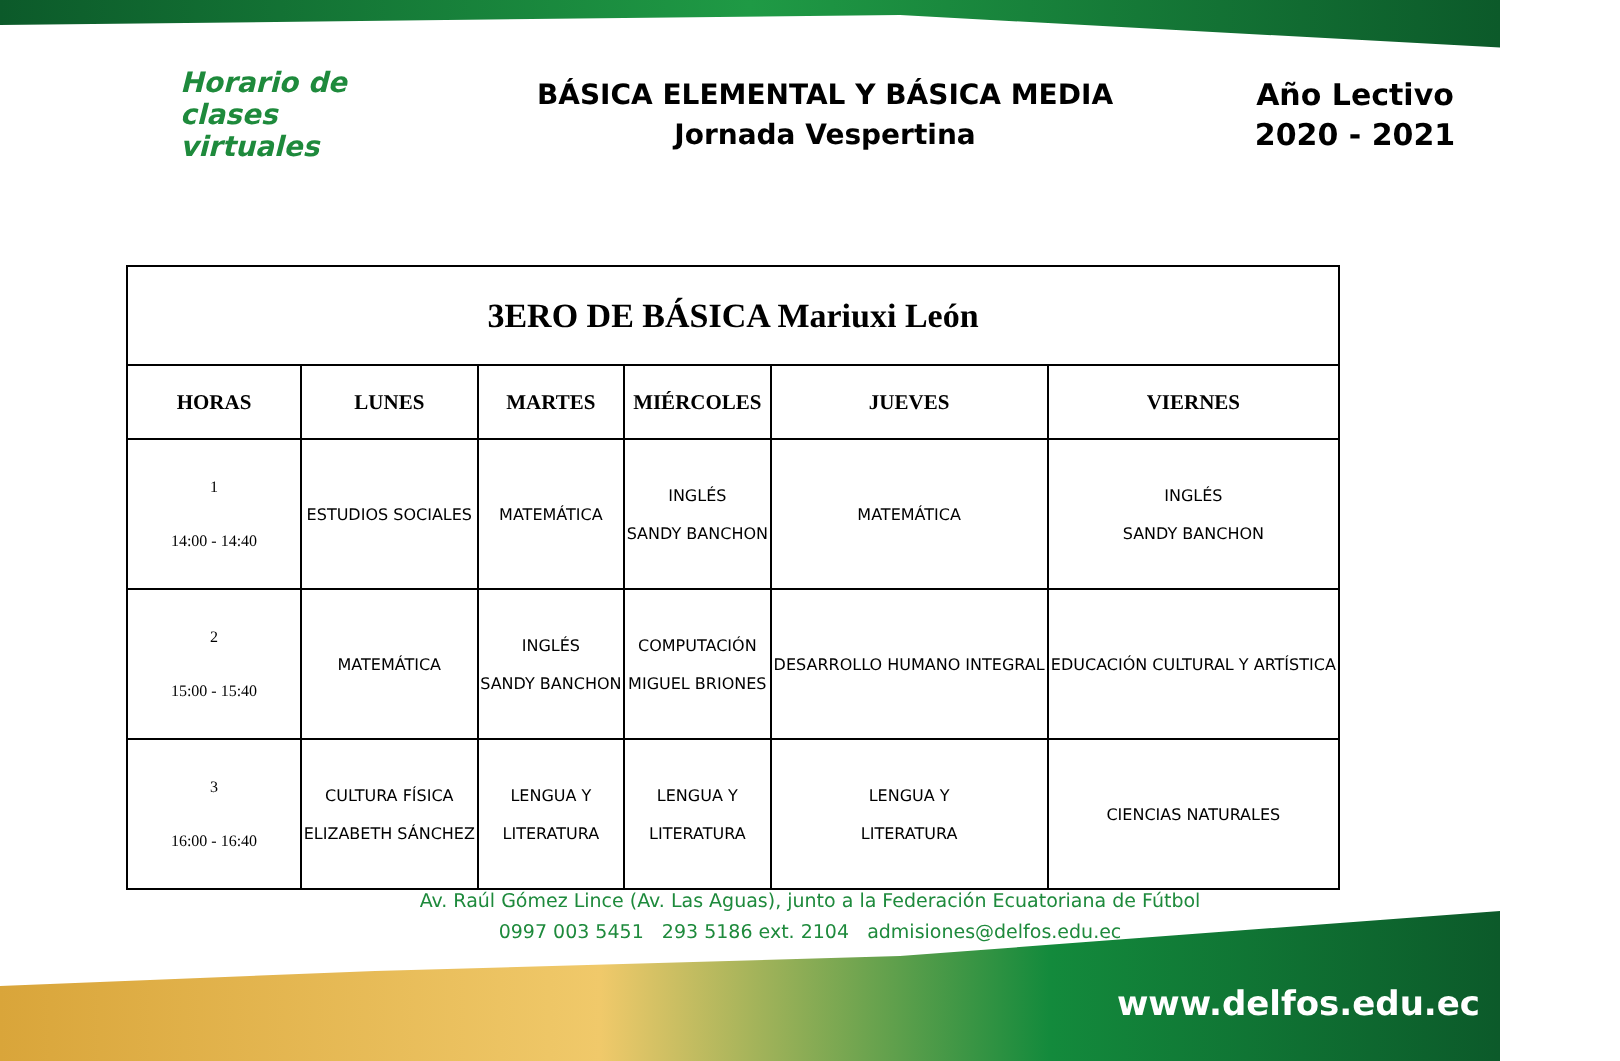Horario de
clases virtuales
BÁSICA ELEMENTAL Y BÁSICA MEDIA
Jornada Vespertina
Año Lectivo
2020 - 2021
| 3ERO DE BÁSICA Mariuxi León | | | | | |
| HORAS | LUNES | MARTES | MIÉRCOLES | JUEVES | VIERNES |
| 1 14:00 - 14:40 | ESTUDIOS SOCIALES | MATEMÁTICA | INGLÉS SANDY BANCHON | MATEMÁTICA | INGLÉS SANDY BANCHON |
| 2 15:00 - 15:40 | MATEMÁTICA | INGLÉS SANDY BANCHON | COMPUTACIÓN MIGUEL BRIONES | DESARROLLO HUMANO INTEGRAL | EDUCACIÓN CULTURAL Y ARTÍSTICA |
| 3 16:00 - 16:40 | CULTURA FÍSICA ELIZABETH SÁNCHEZ | LENGUA Y LITERATURA | LENGUA Y LITERATURA | LENGUA Y LITERATURA | CIENCIAS NATURALES |
Av. Raúl Gómez Lince (Av. Las Aguas), junto a la Federación Ecuatoriana de Fútbol
0997 003 5451 293 5186 ext. 2104 admisiones@delfos.edu.ec
www.delfos.edu.ec